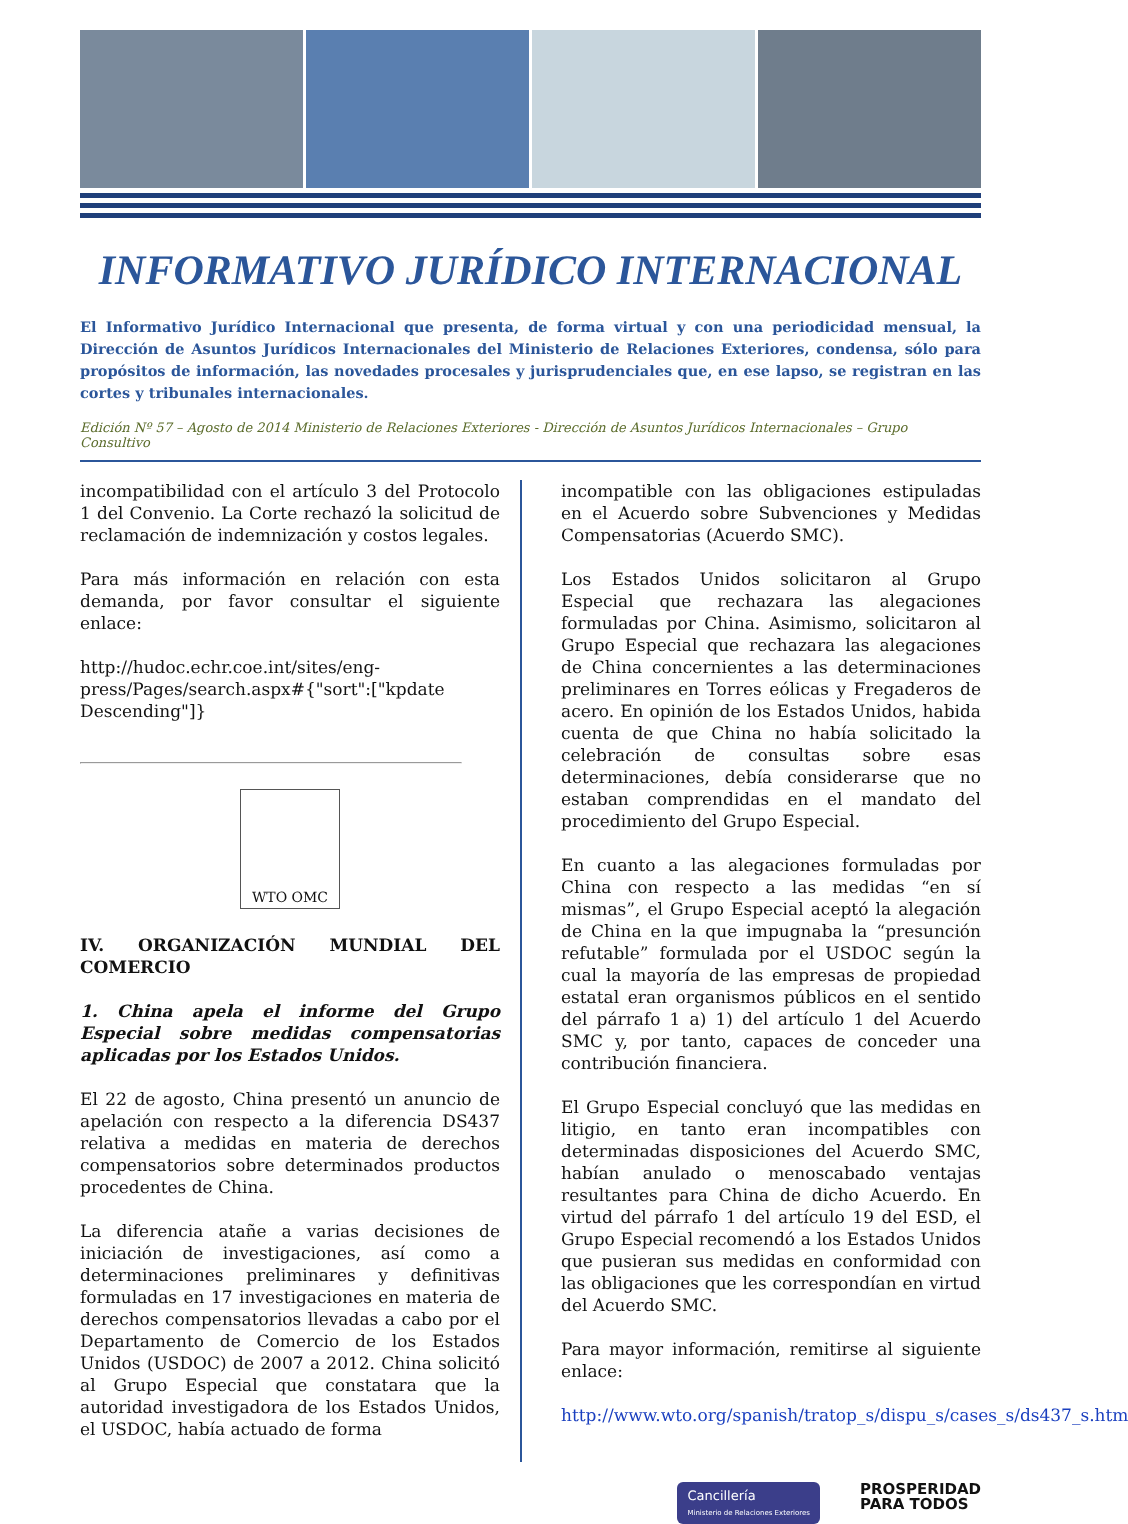INFORMATIVO JURÍDICO INTERNACIONAL
El Informativo Jurídico Internacional que presenta, de forma virtual y con una periodicidad mensual, la Dirección de Asuntos Jurídicos Internacionales del Ministerio de Relaciones Exteriores, condensa, sólo para propósitos de información, las novedades procesales y jurisprudenciales que, en ese lapso, se registran en las cortes y tribunales internacionales.
Edición Nº 57 – Agosto de 2014 Ministerio de Relaciones Exteriores - Dirección de Asuntos Jurídicos Internacionales – Grupo Consultivo
incompatibilidad con el artículo 3 del Protocolo 1 del Convenio. La Corte rechazó la solicitud de reclamación de indemnización y costos legales.
Para más información en relación con esta demanda, por favor consultar el siguiente enlace:
http://hudoc.echr.coe.int/sites/eng-press/Pages/search.aspx#{"sort":["kpdate Descending"]}
WTO OMC
IV. ORGANIZACIÓN MUNDIAL DEL COMERCIO
1. China apela el informe del Grupo Especial sobre medidas compensatorias aplicadas por los Estados Unidos.
El 22 de agosto, China presentó un anuncio de apelación con respecto a la diferencia DS437 relativa a medidas en materia de derechos compensatorios sobre determinados productos procedentes de China.
La diferencia atañe a varias decisiones de iniciación de investigaciones, así como a determinaciones preliminares y definitivas formuladas en 17 investigaciones en materia de derechos compensatorios llevadas a cabo por el Departamento de Comercio de los Estados Unidos (USDOC) de 2007 a 2012. China solicitó al Grupo Especial que constatara que la autoridad investigadora de los Estados Unidos, el USDOC, había actuado de forma
incompatible con las obligaciones estipuladas en el Acuerdo sobre Subvenciones y Medidas Compensatorias (Acuerdo SMC).
Los Estados Unidos solicitaron al Grupo Especial que rechazara las alegaciones formuladas por China. Asimismo, solicitaron al Grupo Especial que rechazara las alegaciones de China concernientes a las determinaciones preliminares en Torres eólicas y Fregaderos de acero. En opinión de los Estados Unidos, habida cuenta de que China no había solicitado la celebración de consultas sobre esas determinaciones, debía considerarse que no estaban comprendidas en el mandato del procedimiento del Grupo Especial.
En cuanto a las alegaciones formuladas por China con respecto a las medidas “en sí mismas”, el Grupo Especial aceptó la alegación de China en la que impugnaba la “presunción refutable” formulada por el USDOC según la cual la mayoría de las empresas de propiedad estatal eran organismos públicos en el sentido del párrafo 1 a) 1) del artículo 1 del Acuerdo SMC y, por tanto, capaces de conceder una contribución financiera.
El Grupo Especial concluyó que las medidas en litigio, en tanto eran incompatibles con determinadas disposiciones del Acuerdo SMC, habían anulado o menoscabado ventajas resultantes para China de dicho Acuerdo. En virtud del párrafo 1 del artículo 19 del ESD, el Grupo Especial recomendó a los Estados Unidos que pusieran sus medidas en conformidad con las obligaciones que les correspondían en virtud del Acuerdo SMC.
Para mayor información, remitirse al siguiente enlace:
http://www.wto.org/spanish/tratop_s/dispu_s/cases_s/ds437_s.htm
Cancillería
Ministerio de Relaciones Exteriores
PROSPERIDAD
PARA TODOS